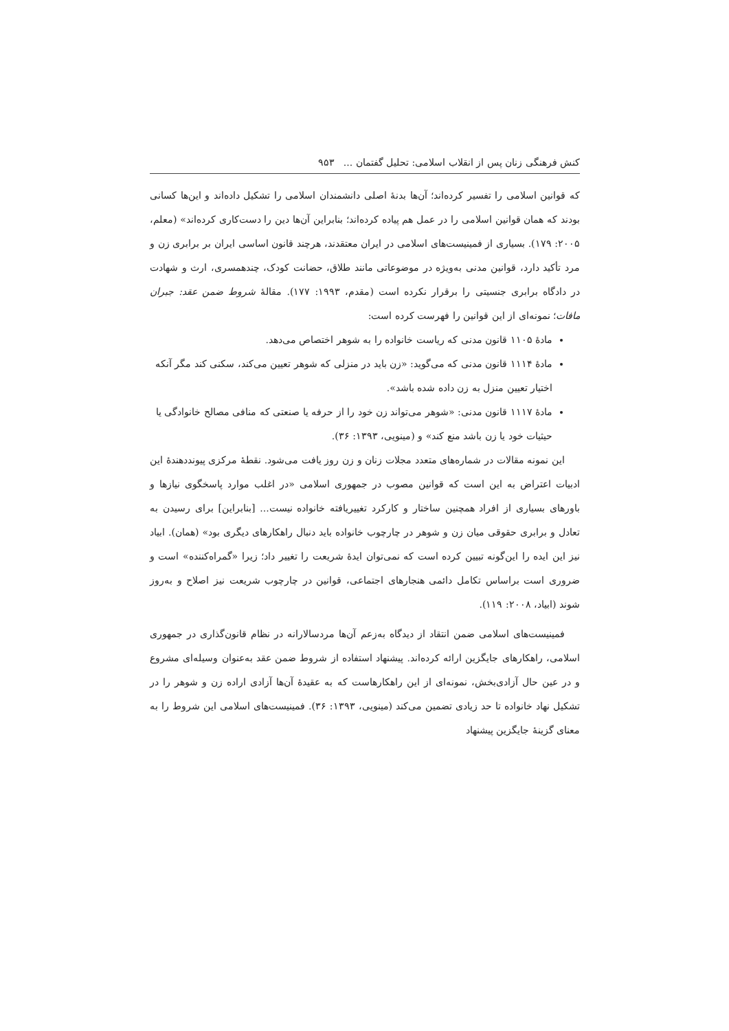کنش فرهنگی زنان پس از انقلاب اسلامی: تحلیل گفتمان ... ۹۵۳
که قوانین اسلامی را تفسیر کرده‌اند؛ آن‌ها بدنهٔ اصلی دانشمندان اسلامی را تشکیل داده‌اند و این‌ها کسانی بودند که همان قوانین اسلامی را در عمل هم پیاده کرده‌اند؛ بنابراین آن‌ها دین را دست‌کاری کرده‌اند» (معلم، ۲۰۰۵: ۱۷۹). بسیاری از فمینیست‌های اسلامی در ایران معتقدند، هرچند قانون اساسی ایران بر برابری زن و مرد تأکید دارد، قوانین مدنی به‌ویژه در موضوعاتی مانند طلاق، حضانت کودک، چندهمسری، ارث و شهادت در دادگاه برابری جنسیتی را برقرار نکرده است (مقدم، ۱۹۹۳: ۱۷۷). مقالهٔ شروط ضمن عقد: جبران مافات؛ نمونه‌ای از این قوانین را فهرست کرده است:
مادهٔ ۱۱۰۵ قانون مدنی که ریاست خانواده را به شوهر اختصاص می‌دهد.
مادهٔ ۱۱۱۴ قانون مدنی که می‌گوید: «زن باید در منزلی که شوهر تعیین می‌کند، سکنی کند مگر آنکه اختیار تعیین منزل به زن داده شده باشد».
مادهٔ ۱۱۱۷ قانون مدنی: «شوهر می‌تواند زن خود را از حرفه یا صنعتی که منافی مصالح خانوادگی یا حیثیات خود یا زن باشد منع کند» و (مینویی، ۱۳۹۳: ۳۶).
این نمونه مقالات در شماره‌های متعدد مجلات زنان و زن روز یافت می‌شود. نقطهٔ مرکزی پیونددهندهٔ این ادبیات اعتراض به این است که قوانین مصوب در جمهوری اسلامی «در اغلب موارد پاسخگوی نیازها و باورهای بسیاری از افراد همچنین ساختار و کارکرد تغییریافته خانواده نیست... [بنابراین] برای رسیدن به تعادل و برابری حقوقی میان زن و شوهر در چارچوب خانواده باید دنبال راهکارهای دیگری بود» (همان). ابیاد نیز این ایده را این‌گونه تبیین کرده است که نمی‌توان ایدهٔ شریعت را تغییر داد؛ زیرا «گمراه‌کننده» است و ضروری است براساس تکامل دائمی هنجارهای اجتماعی، قوانین در چارچوب شریعت نیز اصلاح و به‌روز شوند (ابیاد، ۲۰۰۸: ۱۱۹).
فمینیست‌های اسلامی ضمن انتقاد از دیدگاه به‌زعم آن‌ها مردسالارانه در نظام قانون‌گذاری در جمهوری اسلامی، راهکارهای جایگزین ارائه کرده‌اند. پیشنهاد استفاده از شروط ضمن عقد به‌عنوان وسیله‌ای مشروع و در عین حال آزادی‌بخش، نمونه‌ای از این راهکارهاست که به عقیدهٔ آن‌ها آزادی اراده زن و شوهر را در تشکیل نهاد خانواده تا حد زیادی تضمین می‌کند (مینویی، ۱۳۹۳: ۳۶). فمینیست‌های اسلامی این شروط را به معنای گزینهٔ جایگزین پیشنهاد